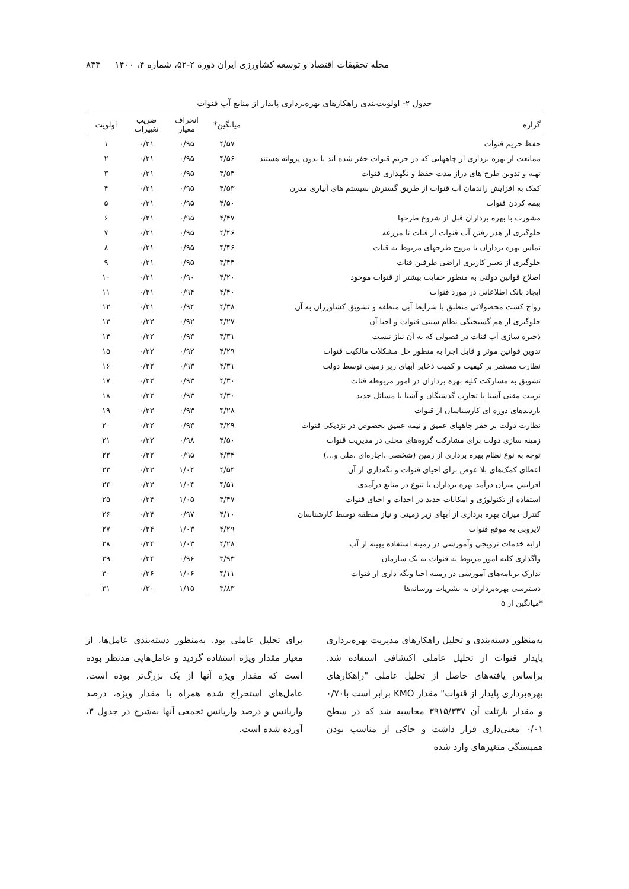مجله تحقیقات اقتصاد و توسعه کشاورزی ایران دوره ۲-۵۲، شماره ۴، ۱۴۰۰ ۸۴۴
جدول ۲- اولویت‌بندی راهکارهای بهره‌برداری پایدار از منابع آب قنوات
| گزاره | میانگین* | انحراف معیار | ضریب تغییرات | اولویت |
| --- | --- | --- | --- | --- |
| حفظ حریم قنوات | ۴/۵۷ | ۰/۹۵ | ۰/۲۱ | ۱ |
| ممانعت از بهره برداری از چاههایی که در حریم قنوات حفر شده اند یا بدون پروانه هستند | ۴/۵۶ | ۰/۹۵ | ۰/۲۱ | ۲ |
| تهیه و تدوین طرح های دراز مدت حفظ و نگهداری قنوات | ۴/۵۴ | ۰/۹۵ | ۰/۲۱ | ۳ |
| کمک به افزایش راندمان آب قنوات از طریق گسترش سیستم های آبیاری مدرن | ۴/۵۳ | ۰/۹۵ | ۰/۲۱ | ۴ |
| بیمه کردن قنوات | ۴/۵۰ | ۰/۹۵ | ۰/۲۱ | ۵ |
| مشورت با بهره برداران قبل از شروع طرحها | ۴/۴۷ | ۰/۹۵ | ۰/۲۱ | ۶ |
| جلوگیری از هدر رفتن آب قنوات از قنات تا مزرعه | ۴/۴۶ | ۰/۹۵ | ۰/۲۱ | ۷ |
| تماس بهره برداران با مروج طرحهای مربوط به قنات | ۴/۴۶ | ۰/۹۵ | ۰/۲۱ | ۸ |
| جلوگیری از تغییر کاربری اراضی طرفین قنات | ۴/۴۴ | ۰/۹۵ | ۰/۲۱ | ۹ |
| اصلاح قوانین دولتی به منظور حمایت بیشتر از قنوات موجود | ۴/۲۰ | ۰/۹۰ | ۰/۲۱ | ۱۰ |
| ایجاد بانک اطلاعاتی در مورد قنوات | ۴/۴۰ | ۰/۹۴ | ۰/۲۱ | ۱۱ |
| رواج کشت محصولاتی منطبق با شرایط آبی منطقه و تشویق کشاورزان به آن | ۴/۳۸ | ۰/۹۴ | ۰/۲۱ | ۱۲ |
| جلوگیری از هم گسیختگی نظام سنتی قنوات و احیا آن | ۴/۲۷ | ۰/۹۲ | ۰/۲۲ | ۱۳ |
| ذخیره سازی آب قنات در فصولی که به آن نیاز نیست | ۴/۳۱ | ۰/۹۳ | ۰/۲۲ | ۱۴ |
| تدوین قوانین موثر و قابل اجرا به منظور حل مشکلات مالکیت قنوات | ۴/۲۹ | ۰/۹۲ | ۰/۲۲ | ۱۵ |
| نظارت مستمر بر کیفیت و کمیت ذخایر آبهای زیر زمینی توسط دولت | ۴/۳۱ | ۰/۹۳ | ۰/۲۲ | ۱۶ |
| تشویق به مشارکت کلیه بهره برداران در امور مربوطه قنات | ۴/۳۰ | ۰/۹۳ | ۰/۲۲ | ۱۷ |
| تربیت مقنی آشنا با تجارب گذشتگان و آشنا با مسائل جدید | ۴/۳۰ | ۰/۹۳ | ۰/۲۲ | ۱۸ |
| بازدیدهای دوره ای کارشناسان از قنوات | ۴/۲۸ | ۰/۹۳ | ۰/۲۲ | ۱۹ |
| نظارت دولت بر حفر چاههای عمیق و نیمه عمیق بخصوص در نزدیکی قنوات | ۴/۲۹ | ۰/۹۳ | ۰/۲۲ | ۲۰ |
| زمینه سازی دولت برای مشارکت گروه‌های محلی در مدیریت قنوات | ۴/۵۰ | ۰/۹۸ | ۰/۲۲ | ۲۱ |
| توجه به نوع نظام بهره برداری از زمین (شخصی ،اجاره‌ای ،ملی و...) | ۴/۳۴ | ۰/۹۵ | ۰/۲۲ | ۲۲ |
| اعطای کمک‌های بلا عوض برای احیای قنوات و نگه‌داری از آن | ۴/۵۴ | ۱/۰۴ | ۰/۲۳ | ۲۳ |
| افزایش میزان درآمد بهره برداران با تنوع در منابع درآمدی | ۴/۵۱ | ۱/۰۴ | ۰/۲۳ | ۲۴ |
| استفاده از تکنولوژی و امکانات جدید در احداث و احیای قنوات | ۴/۴۷ | ۱/۰۵ | ۰/۲۴ | ۲۵ |
| کنترل میزان بهره برداری از آبهای زیر زمینی و نیاز منطقه توسط کارشناسان | ۴/۱۰ | ۰/۹۷ | ۰/۲۴ | ۲۶ |
| لایروبی به موقع قنوات | ۴/۲۹ | ۱/۰۳ | ۰/۲۴ | ۲۷ |
| ارایه خدمات ترویجی وآموزشی در زمینه استفاده بهینه از آب | ۴/۲۸ | ۱/۰۳ | ۰/۲۴ | ۲۸ |
| واگذاری کلیه امور مربوط به قنوات به یک سازمان | ۳/۹۳ | ۰/۹۶ | ۰/۲۴ | ۲۹ |
| تدارک برنامه‌های آموزشی در زمینه احیا ونگه داری از قنوات | ۴/۱۱ | ۱/۰۶ | ۰/۲۶ | ۳۰ |
| دسترسی بهره‌برداران به نشریات ورسانه‌ها | ۳/۸۳ | ۱/۱۵ | ۰/۳۰ | ۳۱ |
*میانگین از ۵
به‌منظور دسته‌بندی و تحلیل راهکارهای مدیریت بهره‌برداری پایدار قنوات از تحلیل عاملی اکتشافی استفاده شد. براساس یافته‌های حاصل از تحلیل عاملی "راهکارهای بهره‌برداری پایدار از قنوات" مقدار KMO برابر است با۰/۷۰ و مقدار بارتلت آن ۳۹۱۵/۳۳۷ محاسبه شد که در سطح ۰/۰۱ معنی‌داری قرار داشت و حاکی از مناسب بودن همبستگی متغیرهای وارد شده
برای تحلیل عاملی بود. به‌منظور دسته‌بندی عامل‌ها، از معیار مقدار ویژه استفاده گردید و عامل‌هایی مدنظر بوده است که مقدار ویژه آنها از یک بزرگ‌تر بوده است. عامل‌های استخراج شده همراه با مقدار ویژه، درصد واریانس و درصد واریانس تجمعی آنها به‌شرح در جدول ۳، آورده شده است.